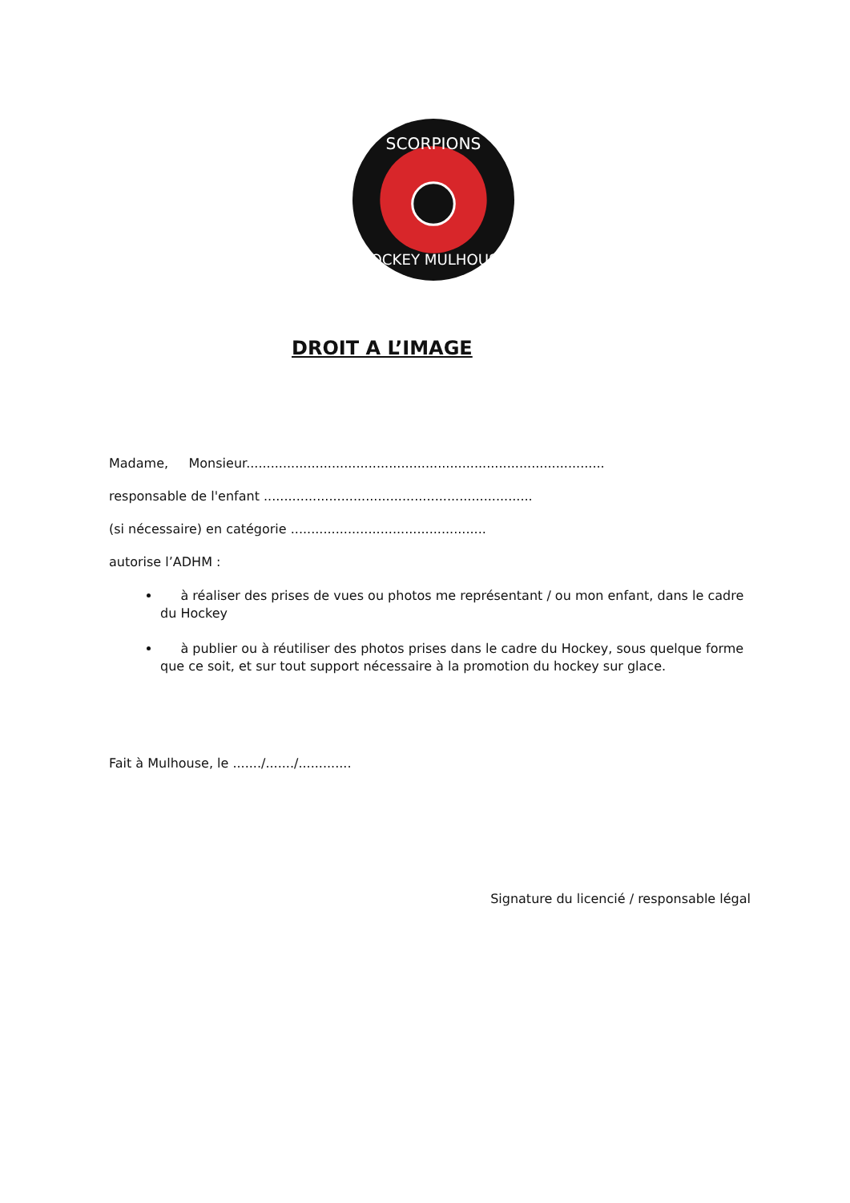SCORPIONS
HOCKEY MULHOUSE
DROIT A L’IMAGE
Madame, Monsieur........................................................................................
responsable de l'enfant ..................................................................
(si nécessaire) en catégorie ................................................
autorise l’ADHM :
à réaliser des prises de vues ou photos me représentant / ou mon enfant, dans le cadre du Hockey
à publier ou à réutiliser des photos prises dans le cadre du Hockey, sous quelque forme que ce soit, et sur tout support nécessaire à la promotion du hockey sur glace.
Fait à Mulhouse, le ......./......./.............
Signature du licencié / responsable légal